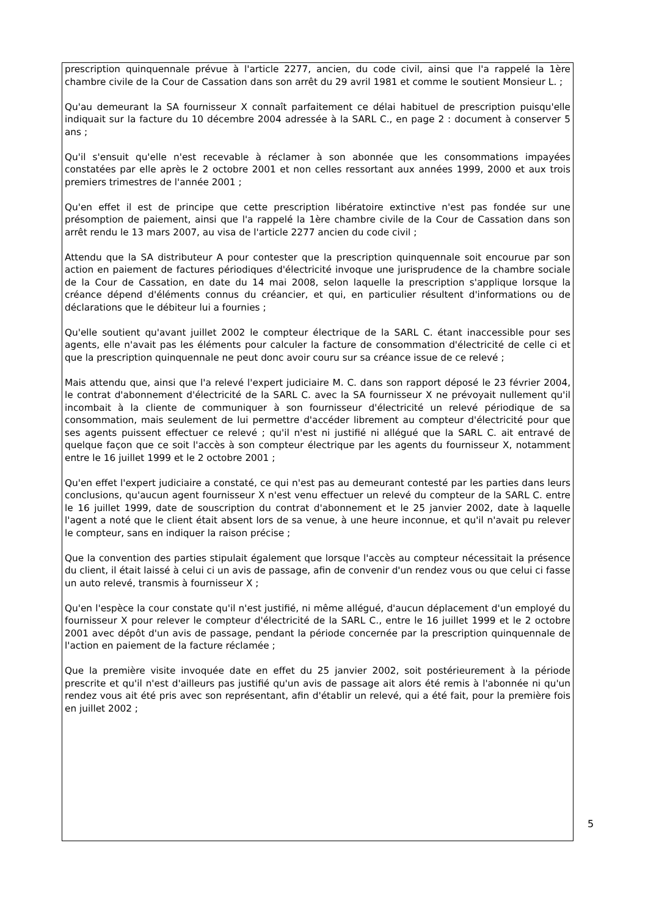prescription quinquennale prévue à l'article 2277, ancien, du code civil, ainsi que l'a rappelé la 1ère chambre civile de la Cour de Cassation dans son arrêt du 29 avril 1981 et comme le soutient Monsieur L. ;
Qu'au demeurant la SA fournisseur X connaît parfaitement ce délai habituel de prescription puisqu'elle indiquait sur la facture du 10 décembre 2004 adressée à la SARL C., en page 2 : document à conserver 5 ans ;
Qu'il s'ensuit qu'elle n'est recevable à réclamer à son abonnée que les consommations impayées constatées par elle après le 2 octobre 2001 et non celles ressortant aux années 1999, 2000 et aux trois premiers trimestres de l'année 2001 ;
Qu'en effet il est de principe que cette prescription libératoire extinctive n'est pas fondée sur une présomption de paiement, ainsi que l'a rappelé la 1ère chambre civile de la Cour de Cassation dans son arrêt rendu le 13 mars 2007, au visa de l'article 2277 ancien du code civil ;
Attendu que la SA distributeur A pour contester que la prescription quinquennale soit encourue par son action en paiement de factures périodiques d'électricité invoque une jurisprudence de la chambre sociale de la Cour de Cassation, en date du 14 mai 2008, selon laquelle la prescription s'applique lorsque la créance dépend d'éléments connus du créancier, et qui, en particulier résultent d'informations ou de déclarations que le débiteur lui a fournies ;
Qu'elle soutient qu'avant juillet 2002 le compteur électrique de la SARL C. étant inaccessible pour ses agents, elle n'avait pas les éléments pour calculer la facture de consommation d'électricité de celle ci et que la prescription quinquennale ne peut donc avoir couru sur sa créance issue de ce relevé ;
Mais attendu que, ainsi que l'a relevé l'expert judiciaire M. C. dans son rapport déposé le 23 février 2004, le contrat d'abonnement d'électricité de la SARL C. avec la SA fournisseur X ne prévoyait nullement qu'il incombait à la cliente de communiquer à son fournisseur d'électricité un relevé périodique de sa consommation, mais seulement de lui permettre d'accéder librement au compteur d'électricité pour que ses agents puissent effectuer ce relevé ; qu'il n'est ni justifié ni allégué que la SARL C. ait entravé de quelque façon que ce soit l'accès à son compteur électrique par les agents du fournisseur X, notamment entre le 16 juillet 1999 et le 2 octobre 2001 ;
Qu'en effet l'expert judiciaire a constaté, ce qui n'est pas au demeurant contesté par les parties dans leurs conclusions, qu'aucun agent fournisseur X n'est venu effectuer un relevé du compteur de la SARL C. entre le 16 juillet 1999, date de souscription du contrat d'abonnement et le 25 janvier 2002, date à laquelle l'agent a noté que le client était absent lors de sa venue, à une heure inconnue, et qu'il n'avait pu relever le compteur, sans en indiquer la raison précise ;
Que la convention des parties stipulait également que lorsque l'accès au compteur nécessitait la présence du client, il était laissé à celui ci un avis de passage, afin de convenir d'un rendez vous ou que celui ci fasse un auto relevé, transmis à fournisseur X ;
Qu'en l'espèce la cour constate qu'il n'est justifié, ni même allégué, d'aucun déplacement d'un employé du fournisseur X pour relever le compteur d'électricité de la SARL C., entre le 16 juillet 1999 et le 2 octobre 2001 avec dépôt d'un avis de passage, pendant la période concernée par la prescription quinquennale de l'action en paiement de la facture réclamée ;
Que la première visite invoquée date en effet du 25 janvier 2002, soit postérieurement à la période prescrite et qu'il n'est d'ailleurs pas justifié qu'un avis de passage ait alors été remis à l'abonnée ni qu'un rendez vous ait été pris avec son représentant, afin d'établir un relevé, qui a été fait, pour la première fois en juillet 2002 ;
5